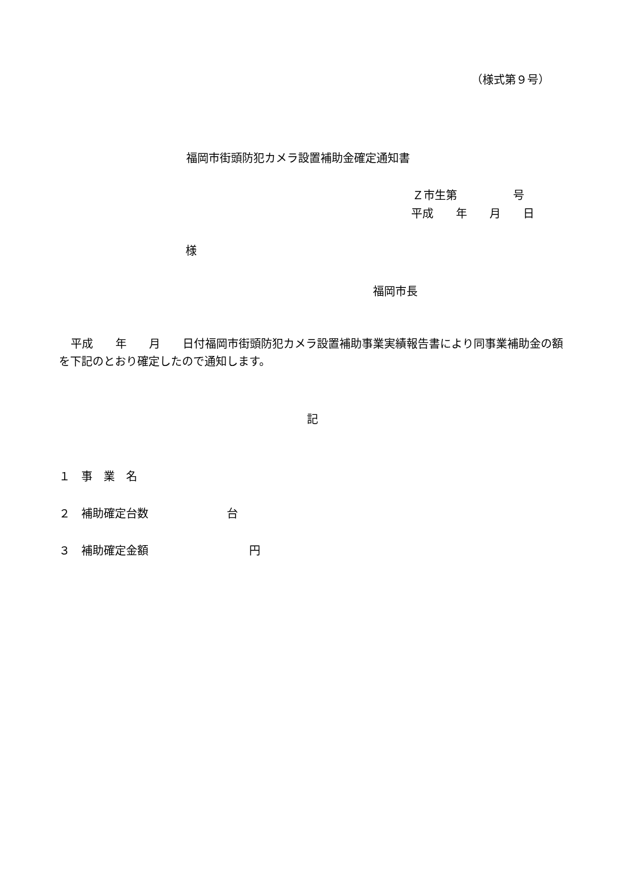（様式第９号）
福岡市街頭防犯カメラ設置補助金確定通知書
Ｚ市生第　　　　　号
平成　　年　　月　　日
様
福岡市長
平成　　年　　月　　日付福岡市街頭防犯カメラ設置補助事業実績報告書により同事業補助金の額を下記のとおり確定したので通知します。
記
１　事　業　名
２　補助確定台数　　　　　　　台
３　補助確定金額　　　　　　　　　円